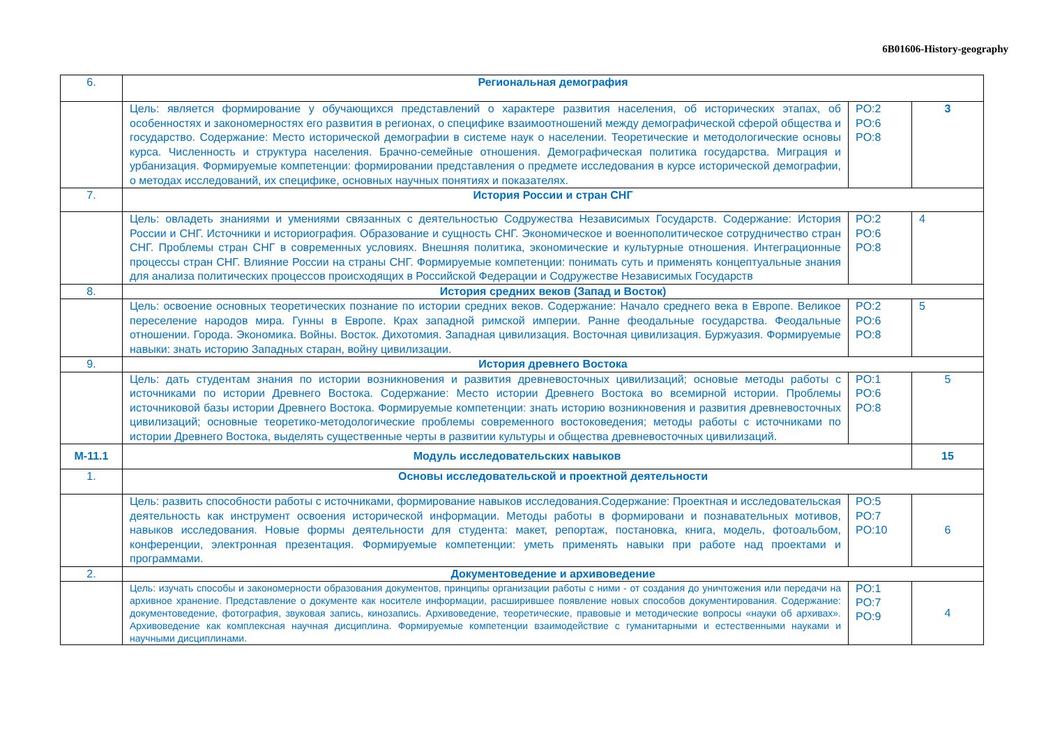6B01606-History-geography
| 6. | Региональная демография | | |
| | Цель: является формирование у обучающихся представлений о характере развития населения, об исторических этапах, об особенностях и закономерностях его развития в регионах, о специфике взаимоотношений между демографической сферой общества и государство. Содержание: Место исторической демографии в системе наук о населении. Теоретические и методологические основы курса. Численность и структура населения. Брачно-семейные отношения. Демографическая политика государства. Миграция и урбанизация. Формируемые компетенции: формировании представления о предмете исследования в курсе исторической демографии, о методах исследований, их специфике, основных научных понятиях и показателях. | PO:2 PO:6 PO:8 | 3 |
| 7. | История России и стран СНГ | | |
| | Цель: овладеть знаниями и умениями связанных с деятельностью Содружества Независимых Государств. Содержание: История России и СНГ. Источники и историография. Образование и сущность СНГ. Экономическое и военнополитическое сотрудничество стран СНГ. Проблемы стран СНГ в современных условиях. Внешняя политика, экономические и культурные отношения. Интеграционные процессы стран СНГ. Влияние России на страны СНГ. Формируемые компетенции: понимать суть и применять концептуальные знания для анализа политических процессов происходящих в Российской Федерации и Содружестве Независимых Государств | PO:2 PO:6 PO:8 | 4 |
| 8. | История средних веков (Запад и Восток) | | |
| | Цель: освоение основных теоретических познание по истории средних веков. Содержание: Начало среднего века в Европе. Великое переселение народов мира. Гунны в Европе. Крах западной римской империи. Ранне феодальные государства. Феодальные отношении. Города. Экономика. Войны. Восток. Дихотомия. Западная цивилизация. Восточная цивилизация. Буржуазия. Формируемые навыки: знать историю Западных старан, войну цивилизации. | PO:2 PO:6 PO:8 | 5 |
| 9. | История древнего Востока | | |
| | Цель: дать студентам знания по истории возникновения и развития древневосточных цивилизаций; основые методы работы с источниками по истории Древнего Востока. Содержание: Место истории Древнего Востока во всемирной истории. Проблемы источниковой базы истории Древнего Востока. Формируемые компетенции: знать историю возникновения и развития древневосточных цивилизаций; основные теоретико-методологические проблемы современного востоковедения; методы работы с источниками по истории Древнего Востока, выделять существенные черты в развитии культуры и общества древневосточных цивилизаций. | PO:1 PO:6 PO:8 | 5 |
| M-11.1 | Модуль исследовательских навыков | | 15 |
| 1. | Основы исследовательской и проектной деятельности | | |
| | Цель: развить способности работы с источниками, формирование навыков исследования.Содержание: Проектная и исследовательская деятельность как инструмент освоения исторической информации. Методы работы в формировани и познавательных мотивов, навыков исследования. Новые формы деятельности для студента: макет, репортаж, постановка, книга, модель, фотоальбом, конференции, электронная презентация. Формируемые компетенции: уметь применять навыки при работе над проектами и программами. | PO:5 PO:7 PO:10 | 6 |
| 2. | Документоведение и архивоведение | | |
| | Цель: изучать способы и закономерности образования документов, принципы организации работы с ними - от создания до уничтожения или передачи на архивное хранение. Представление о документе как носителе информации, расширившее появление новых способов документирования. Содержание: документоведение, фотография, звуковая запись, кинозапись. Архивоведение, теоретические, правовые и методические вопросы «науки об архивах». Архивоведение как комплексная научная дисциплина. Формируемые компетенции взаимодействие с гуманитарными и естественными науками и научными дисциплинами. | PO:1 PO:7 PO:9 | 4 |